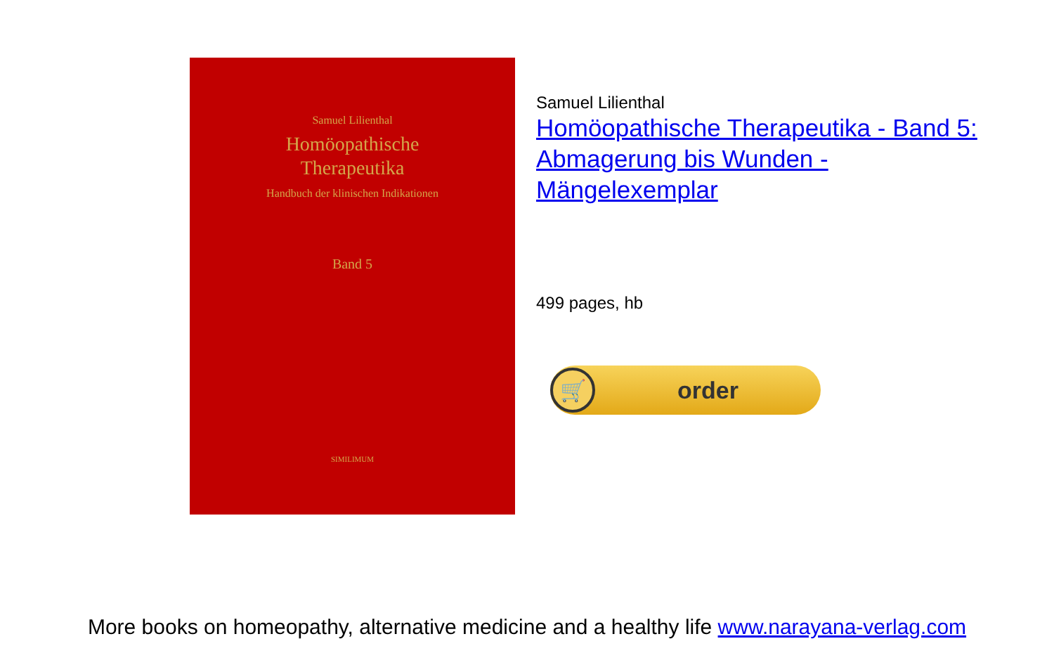Samuel Lilienthal
Homöopathische
Therapeutika
Handbuch der klinischen Indikationen
Band 5
SIMILIMUM
Samuel Lilienthal
Homöopathische Therapeutika - Band 5: Abmagerung bis Wunden - Mängelexemplar
499 pages, hb
🛒
order
More books on homeopathy, alternative medicine and a healthy life www.narayana-verlag.com